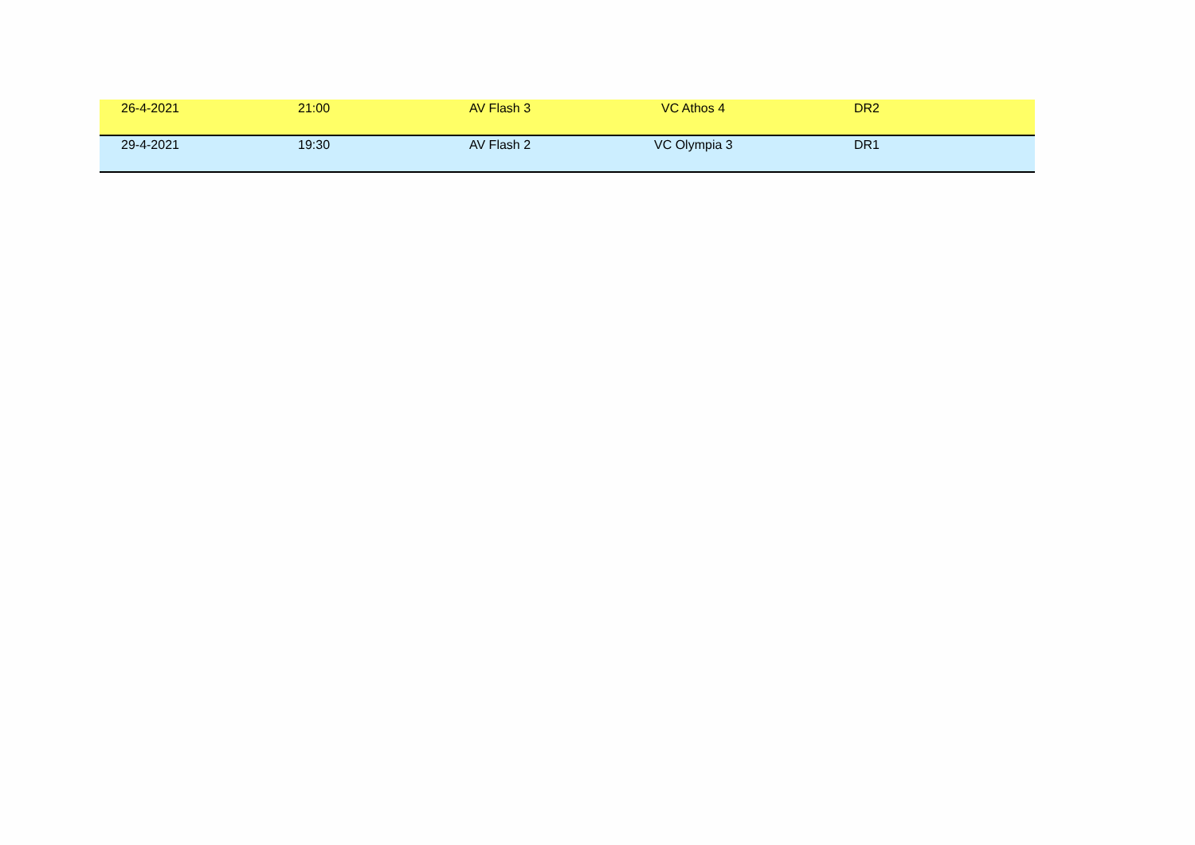| 26-4-2021 | 21:00 | AV Flash 3 | VC Athos 4 | DR2 |
| 29-4-2021 | 19:30 | AV Flash 2 | VC Olympia 3 | DR1 |